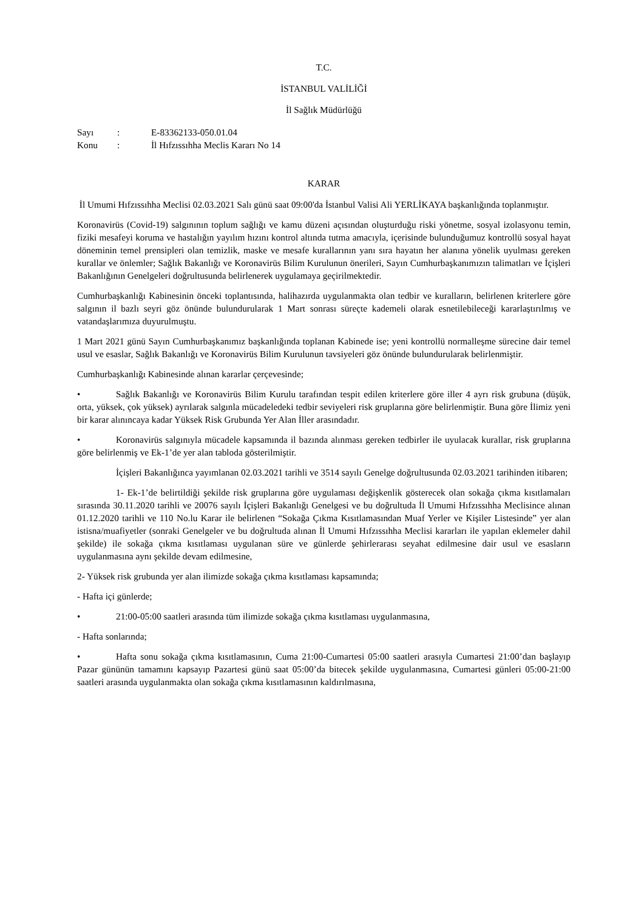T.C.
İSTANBUL VALİLİĞİ
İl Sağlık Müdürlüğü
Sayı: E-83362133-050.01.04
Konu: İl Hıfzıssıhha Meclis Kararı No 14
KARAR
İl Umumi Hıfzıssıhha Meclisi 02.03.2021 Salı günü saat 09:00'da İstanbul Valisi Ali YERLİKAYA başkanlığında toplanmıştır.
Koronavirüs (Covid-19) salgınının toplum sağlığı ve kamu düzeni açısından oluşturduğu riski yönetme, sosyal izolasyonu temin, fiziki mesafeyi koruma ve hastalığın yayılım hızını kontrol altında tutma amacıyla, içerisinde bulunduğumuz kontrollü sosyal hayat döneminin temel prensipleri olan temizlik, maske ve mesafe kurallarının yanı sıra hayatın her alanına yönelik uyulması gereken kurallar ve önlemler; Sağlık Bakanlığı ve Koronavirüs Bilim Kurulunun önerileri, Sayın Cumhurbaşkanımızın talimatları ve İçişleri Bakanlığının Genelgeleri doğrultusunda belirlenerek uygulamaya geçirilmektedir.
Cumhurbaşkanlığı Kabinesinin önceki toplantısında, halihazırda uygulanmakta olan tedbir ve kuralların, belirlenen kriterlere göre salgının il bazlı seyri göz önünde bulundurularak 1 Mart sonrası süreçte kademeli olarak esnetilebileceği kararlaştırılmış ve vatandaşlarımıza duyurulmuştu.
1 Mart 2021 günü Sayın Cumhurbaşkanımız başkanlığında toplanan Kabinede ise; yeni kontrollü normalleşme sürecine dair temel usul ve esaslar, Sağlık Bakanlığı ve Koronavirüs Bilim Kurulunun tavsiyeleri göz önünde bulundurularak belirlenmiştir.
Cumhurbaşkanlığı Kabinesinde alınan kararlar çerçevesinde;
• Sağlık Bakanlığı ve Koronavirüs Bilim Kurulu tarafından tespit edilen kriterlere göre iller 4 ayrı risk grubuna (düşük, orta, yüksek, çok yüksek) ayrılarak salgınla mücadeledeki tedbir seviyeleri risk gruplarına göre belirlenmiştir. Buna göre İlimiz yeni bir karar alınıncaya kadar Yüksek Risk Grubunda Yer Alan İller arasındadır.
• Koronavirüs salgınıyla mücadele kapsamında il bazında alınması gereken tedbirler ile uyulacak kurallar, risk gruplarına göre belirlenmiş ve Ek-1’de yer alan tabloda gösterilmiştir.
İçişleri Bakanlığınca yayımlanan 02.03.2021 tarihli ve 3514 sayılı Genelge doğrultusunda 02.03.2021 tarihinden itibaren;
1- Ek-1’de belirtildiği şekilde risk gruplarına göre uygulaması değişkenlik gösterecek olan sokağa çıkma kısıtlamaları sırasında 30.11.2020 tarihli ve 20076 sayılı İçişleri Bakanlığı Genelgesi ve bu doğrultuda İl Umumi Hıfzıssıhha Meclisince alınan 01.12.2020 tarihli ve 110 No.lu Karar ile belirlenen “Sokağa Çıkma Kısıtlamasından Muaf Yerler ve Kişiler Listesinde” yer alan istisna/muafiyetler (sonraki Genelgeler ve bu doğrultuda alınan İl Umumi Hıfzıssıhha Meclisi kararları ile yapılan eklemeler dahil şekilde) ile sokağa çıkma kısıtlaması uygulanan süre ve günlerde şehirlerarası seyahat edilmesine dair usul ve esasların uygulanmasına aynı şekilde devam edilmesine,
2- Yüksek risk grubunda yer alan ilimizde sokağa çıkma kısıtlaması kapsamında;
- Hafta içi günlerde;
• 21:00-05:00 saatleri arasında tüm ilimizde sokağa çıkma kısıtlaması uygulanmasına,
- Hafta sonlarında;
• Hafta sonu sokağa çıkma kısıtlamasının, Cuma 21:00-Cumartesi 05:00 saatleri arasıyla Cumartesi 21:00’dan başlayıp Pazar gününün tamamını kapsayıp Pazartesi günü saat 05:00’da bitecek şekilde uygulanmasına, Cumartesi günleri 05:00-21:00 saatleri arasında uygulanmakta olan sokağa çıkma kısıtlamasının kaldırılmasına,